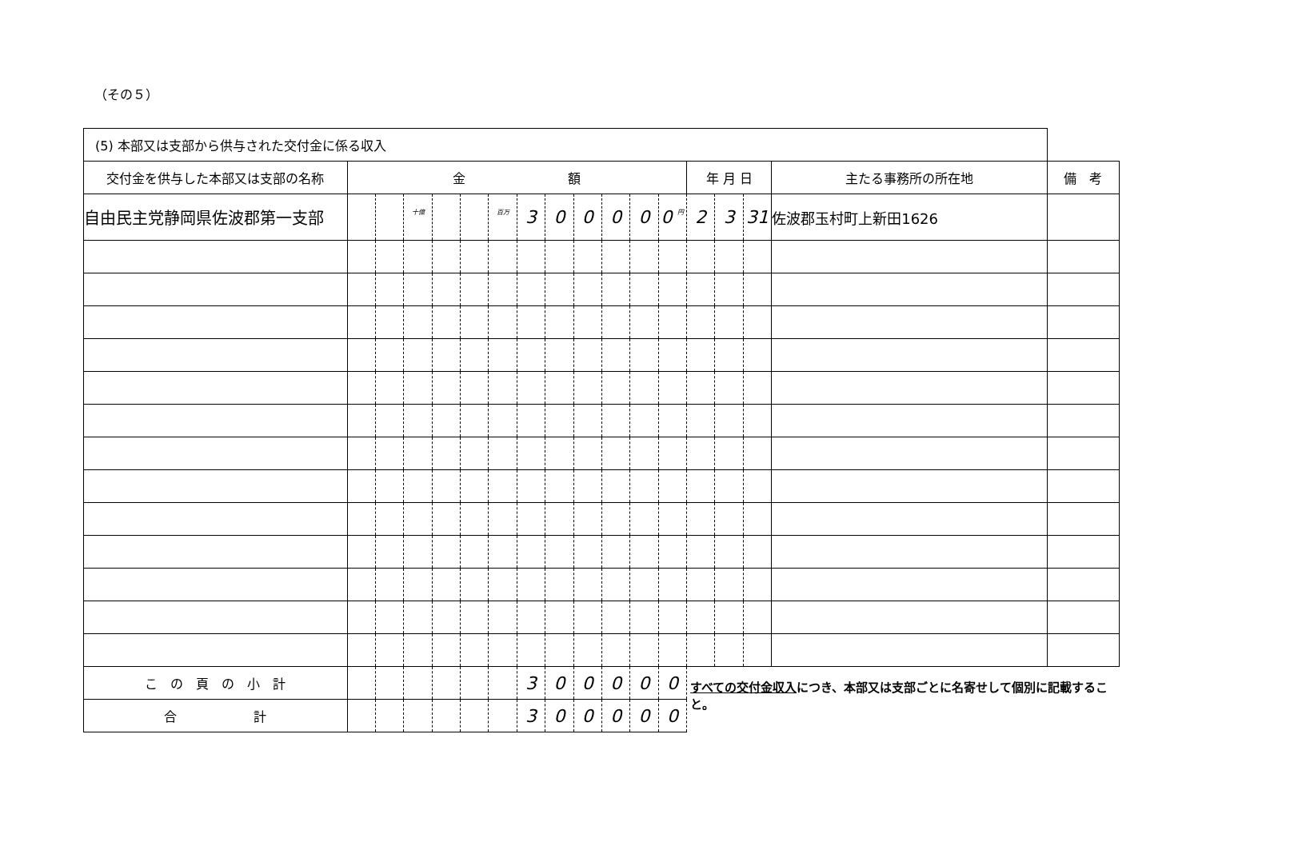（その５）
| (5) 本部又は支部から供与された交付金に係る収入 | | | | | | | | | | | | | | | | | |
| 交付金を供与した本部又は支部の名称 | 金 額 | | | | | | | | | | | | 年 月 日 | | | 主たる事務所の所在地 | 備 考 |
| 自由民主党静岡県佐波郡第一支部 | | | 十億 | | | 百万 | 3 | 0 | 0 | 0 | 0 | 0 円 | 2 | 3 | 31 | 佐波郡玉村町上新田1626 | |
| こ の 頁 の 小 計 | | | | | | | 3 | 0 | 0 | 0 | 0 | 0 | すべての交付金収入 につき、本部又は支部ごとに名寄せして個別に記載すること。 | | | | |
| 合 計 | | | | | | | 3 | 0 | 0 | 0 | 0 | 0 | | | | | |